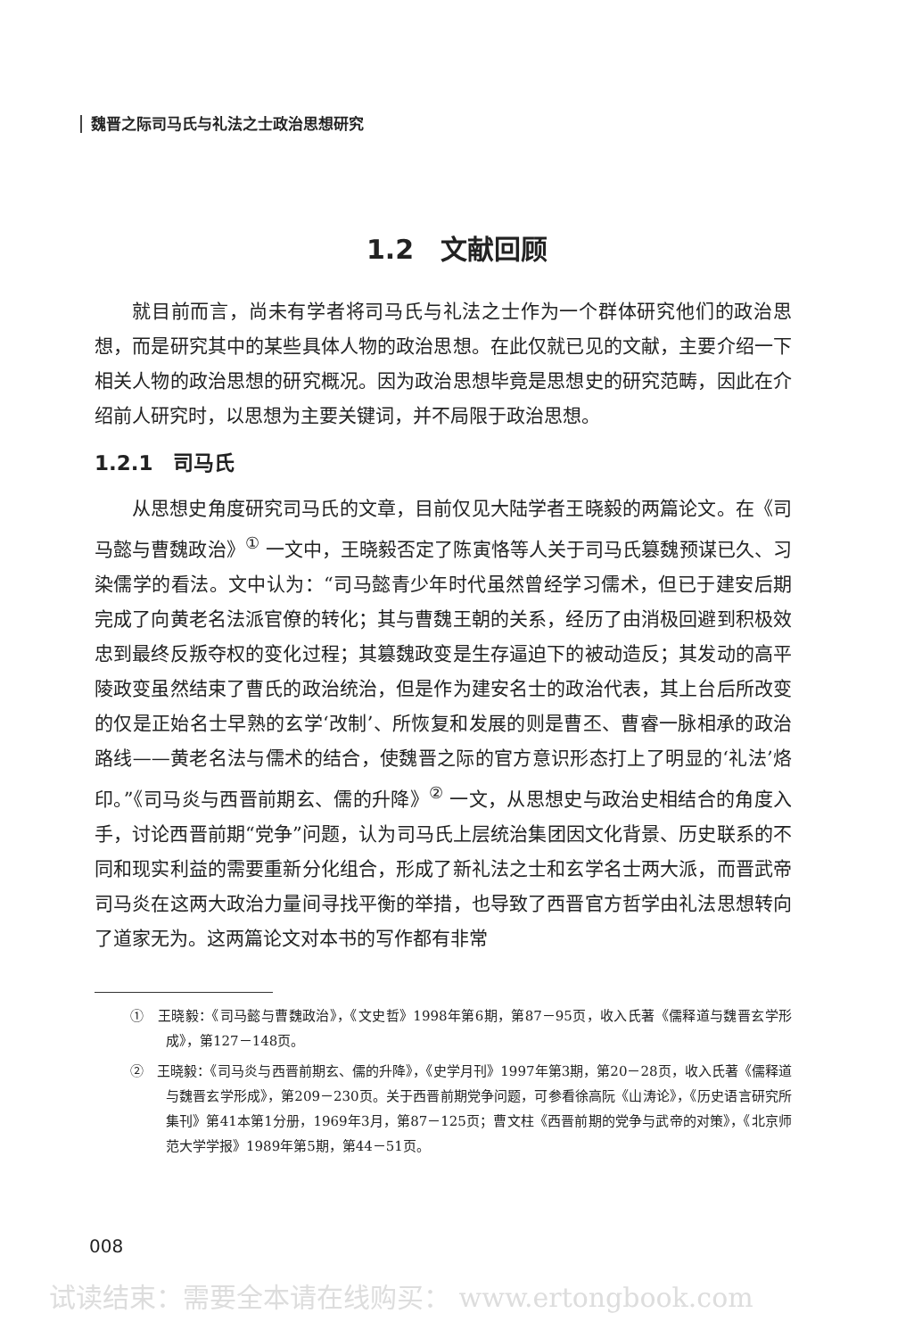魏晋之际司马氏与礼法之士政治思想研究
1.2　文献回顾
就目前而言，尚未有学者将司马氏与礼法之士作为一个群体研究他们的政治思想，而是研究其中的某些具体人物的政治思想。在此仅就已见的文献，主要介绍一下相关人物的政治思想的研究概况。因为政治思想毕竟是思想史的研究范畴，因此在介绍前人研究时，以思想为主要关键词，并不局限于政治思想。
1.2.1　司马氏
从思想史角度研究司马氏的文章，目前仅见大陆学者王晓毅的两篇论文。在《司马懿与曹魏政治》<sup>①</sup> 一文中，王晓毅否定了陈寅恪等人关于司马氏篡魏预谋已久、习染儒学的看法。文中认为：“司马懿青少年时代虽然曾经学习儒术，但已于建安后期完成了向黄老名法派官僚的转化；其与曹魏王朝的关系，经历了由消极回避到积极效忠到最终反叛夺权的变化过程；其篡魏政变是生存逼迫下的被动造反；其发动的高平陵政变虽然结束了曹氏的政治统治，但是作为建安名士的政治代表，其上台后所改变的仅是正始名士早熟的玄学‘改制’、所恢复和发展的则是曹丕、曹睿一脉相承的政治路线——黄老名法与儒术的结合，使魏晋之际的官方意识形态打上了明显的‘礼法’烙印。”《司马炎与西晋前期玄、儒的升降》<sup>②</sup> 一文，从思想史与政治史相结合的角度入手，讨论西晋前期“党争”问题，认为司马氏上层统治集团因文化背景、历史联系的不同和现实利益的需要重新分化组合，形成了新礼法之士和玄学名士两大派，而晋武帝司马炎在这两大政治力量间寻找平衡的举措，也导致了西晋官方哲学由礼法思想转向了道家无为。这两篇论文对本书的写作都有非常
①　王晓毅：《司马懿与曹魏政治》，《文史哲》1998年第6期，第87－95页，收入氏著《儒释道与魏晋玄学形成》，第127－148页。
②　王晓毅：《司马炎与西晋前期玄、儒的升降》，《史学月刊》1997年第3期，第20－28页，收入氏著《儒释道与魏晋玄学形成》，第209－230页。关于西晋前期党争问题，可参看徐高阮《山涛论》，《历史语言研究所集刊》第41本第1分册，1969年3月，第87－125页；曹文柱《西晋前期的党争与武帝的对策》，《北京师范大学学报》1989年第5期，第44－51页。
008
试读结束：需要全本请在线购买： www.ertongbook.com